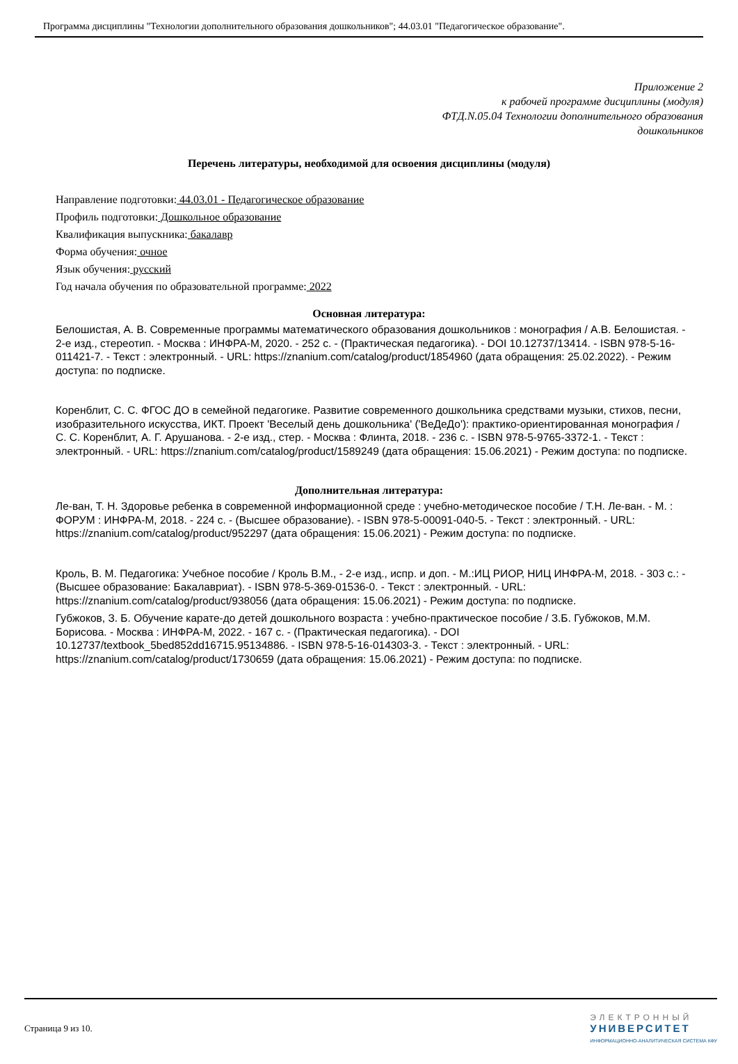Программа дисциплины "Технологии дополнительного образования дошкольников"; 44.03.01 "Педагогическое образование".
Приложение 2
к рабочей программе дисциплины (модуля)
ФТД.N.05.04 Технологии дополнительного образования
дошкольников
Перечень литературы, необходимой для освоения дисциплины (модуля)
Направление подготовки: 44.03.01 - Педагогическое образование
Профиль подготовки: Дошкольное образование
Квалификация выпускника: бакалавр
Форма обучения: очное
Язык обучения: русский
Год начала обучения по образовательной программе: 2022
Основная литература:
Белошистая, А. В. Современные программы математического образования дошкольников : монография / А.В. Белошистая. - 2-е изд., стереотип. - Москва : ИНФРА-М, 2020. - 252 с. - (Практическая педагогика). - DOI 10.12737/13414. - ISBN 978-5-16-011421-7. - Текст : электронный. - URL: https://znanium.com/catalog/product/1854960 (дата обращения: 25.02.2022). - Режим доступа: по подписке.
Коренблит, С. С. ФГОС ДО в семейной педагогике. Развитие современного дошкольника средствами музыки, стихов, песни, изобразительного искусства, ИКТ. Проект 'Веселый день дошкольника' ('ВеДеДо'): практико-ориентированная монография / С. С. Коренблит, А. Г. Арушанова. - 2-е изд., стер. - Москва : Флинта, 2018. - 236 с. - ISBN 978-5-9765-3372-1. - Текст : электронный. - URL: https://znanium.com/catalog/product/1589249 (дата обращения: 15.06.2021) - Режим доступа: по подписке.
Дополнительная литература:
Ле-ван, Т. Н. Здоровье ребенка в современной информационной среде : учебно-методическое пособие / Т.Н. Ле-ван. - М. : ФОРУМ : ИНФРА-М, 2018. - 224 с. - (Высшее образование). - ISBN 978-5-00091-040-5. - Текст : электронный. - URL: https://znanium.com/catalog/product/952297 (дата обращения: 15.06.2021) - Режим доступа: по подписке.
Кроль, В. М. Педагогика: Учебное пособие / Кроль В.М., - 2-е изд., испр. и доп. - М.:ИЦ РИОР, НИЦ ИНФРА-М, 2018. - 303 с.: - (Высшее образование: Бакалавриат). - ISBN 978-5-369-01536-0. - Текст : электронный. - URL: https://znanium.com/catalog/product/938056 (дата обращения: 15.06.2021) - Режим доступа: по подписке.
Губжоков, З. Б. Обучение карате-до детей дошкольного возраста : учебно-практическое пособие / З.Б. Губжоков, М.М. Борисова. - Москва : ИНФРА-М, 2022. - 167 с. - (Практическая педагогика). - DOI 10.12737/textbook_5bed852dd16715.95134886. - ISBN 978-5-16-014303-3. - Текст : электронный. - URL: https://znanium.com/catalog/product/1730659 (дата обращения: 15.06.2021) - Режим доступа: по подписке.
Страница 9 из 10.
ЭЛЕКТРОННЫЙ
УНИВЕРСИТЕТ
ИНФОРМАЦИОННО-АНАЛИТИЧЕСКАЯ СИСТЕМА КФУ